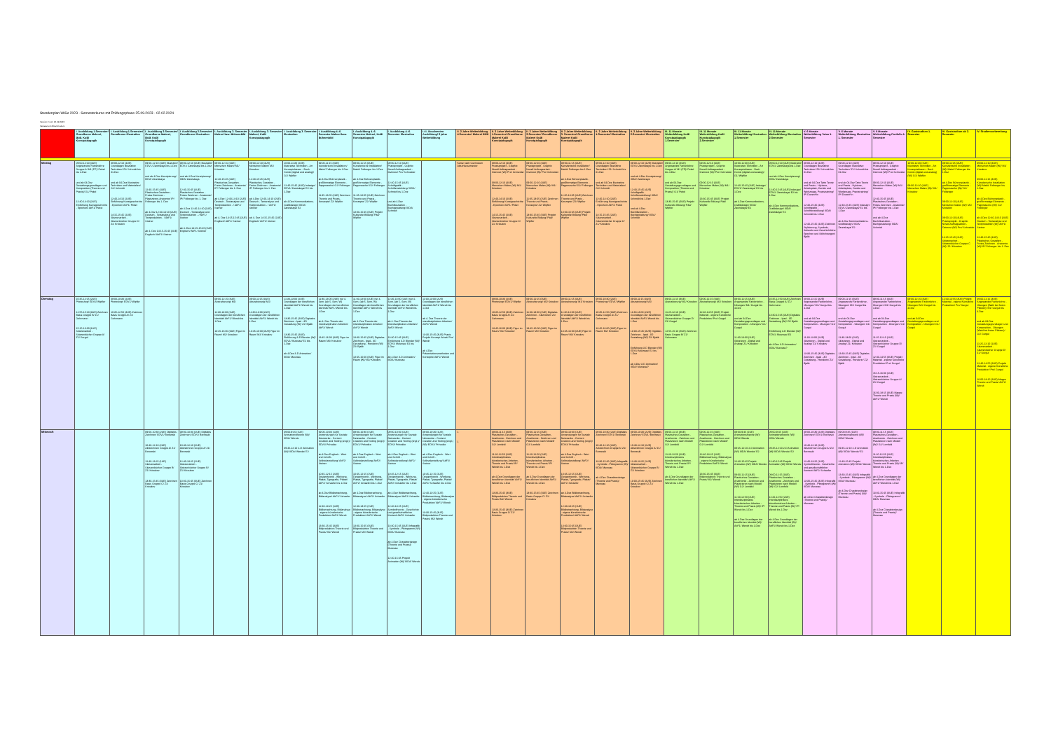Stundenplan WiSe 2023 - Semesterkurse mit Prüfungsphase 25.09.2023 - 02.02.2024
Version 2 vom 16.09.2023
Verfasst von Rita Krioukov
| | I. Ausbildung 1.Semester/ Grundkurse Malerei, BüB, KuBi Kunstpädagogik | I. Ausbildung 1.Semester/ Grundkurse Illustration | I. Ausbildung 2.Semester/ Grundkurse Malerei, BüB, KuBi Kunstpädagogik | I. Ausbildung 2.Semester/ Grundkurse Illustration | I. Ausbildung 3. Semester Malerei bzw. Bühnenbild | I. Ausbildung 3. Semester Malerei, KuBi Kunstpädagogik | I. Ausbildung 3. Semester Illustration | I. Ausbildung 4.-6. Semester Malerei bzw. Bühnenbild | I. Ausbildung 4.-6. Semester Malerei, KuBi Kunstpädagogik | I. Ausbildung 4.-6. Semester Illustration | I.-II. Absolventen Ausbildung/ 2 jahre Weiterbildung | II. 2 Jahre Weiterbildung 4.Semester/ Malerei BÜB | II. 2 Jahre Weiterbildung 1.Semester/ Grundkurse Malerei KuBi Kunstpädagogik | II. 2 Jahre Weiterbildung 2.Semester/ Grundkurse Malerei KuBi Kunstpädagogik | II. 2 Jahre Weiterbildung 3. Semester/ Grundkurse Malerei KuBi Kunstpädagogik | II. 2 Jahre Weiterbildung 1.Semester/ Illustration | II. 2 Jahre Weiterbildung 2.Semester/ Illustration | III. 11 Monate Weiterbildung KuBi Kunstpädagogik 1.Semester | III. 11 Monate Weiterbildung KuBi Kunstpädagogik 2.Semester | III. 11 Monate Weiterbildung Illustration 1.Semester | III. 11 Monate Weiterbildung Illustration 2.Semester | V. 6 Monate Weiterbildung Tatoo 1. Semester | V. 6 Monate Weiterbildung Illustration 1. Semester | V. 6 Monate Weiterbildung Portfolio 1. Semester | IV. Gaststudium 1. Semester | IV. Gaststudium ab 2. Semester | IV. Studienvorbereitung |
| --- | --- | --- | --- | --- | --- | --- | --- | --- | --- | --- | --- | --- | --- | --- | --- | --- | --- | --- | --- | --- | --- | --- | --- | --- | --- | --- | --- |
| Montag | 09:00-12:10 (4UE) Angewandte Farbenlehre Gruppe A/ M1 (FP)/ Pekel bis 4.Dez und ab 04.Dez Gestaltungsgrundlagen und Komposition (Theorie und Praxis)/ G1/ Pekel 12:40-14:10 (2UE) Einführung Kunstgeschichte - Epochen/ AbF1/ Pekel | 09:00-12:10 (4UE) Grundlagen Illustrative Techniken/ Z1/ Schmidt bis 01.Dez und ab 04.Dez Illustrative Techniken und Materialien/ G1/ Schmidt 12:40-14:10 (2UE) Einführung Kunstgeschichte - Epochen/ AbF1/ Pekel 14:15-15:45 (2UE) Skizzenarbeit - Skizzenbücher Gruppe C/ Z1/ Krioukov | 09:00-12:10 (4UE) Illustrator/ EDV1/ Zaretskaya bis 1.Dez und ab 4.Dez Konzipierung/ IIIDA/ Zaretskaya 12:40-15:45 (4UE) Plastisches Gestalten - Freies Zeichnen - Plastizieren-Anatomie/ IP/ Folberger bis 1. Dez ab 4.Dez 12:40-14:10 (2UE) Deutsch - Textanalyse und Textproduktion - / AbF1/ Steiner ab 4. Dez 14:15-15:45 (2UE) Englisch/ AbF1/ Steiner | 09:00-12:10 (4UE) Illustrator/ EDV1/ Zaretskaya bis 1.Dez und ab 4.Dez Konzipierung/ IIIDA/ Zaretskaya 12:40-15:45 (4UE) Plastisches Gestalten - Freies Zeichnen - Anatomie/ IP/ Folberger bis 1. Dez ab 4.Dez 12:40-14:10 (2UE) Deutsch - Textanalyse und Textproduktion - / AbF1/ Steiner ab 4. Dez 14:15-15:45 (2UE) Englisch/ AbF1/ Steiner | 09:00-12:10 (4UE) Menschen Malen/ M1/ Krioukov 12:40-15:45 (4UE) Plastisches Gestalten - Freies Zeichnen - Anatomie/ IP/ Folberger bis 1. Dez ab 4.Dez 12:40-14:10 (2UE) Deutsch - Textanalyse und Textproduktion - / AbF1/ Steiner ab 4. Dez 14:15-15:45 (2UE) Englisch/ AbF1/ Steiner | 09:00-12:10 (4UE) Menschen Malen/ M1/ Krioukov 12:40-15:45 (4UE) Plastisches Gestalten - Freies Zeichnen - Anatomie/ IP/ Folberger bis 1. Dez ab 4.Dez 12:40-14:10 (2UE) Deutsch - Textanalyse und Textproduktion - / AbF1/ Steiner ab 4. Dez 14:15-15:45 (2UE) Englisch/ AbF1/ Steiner | 10:00-11:30 (2UE) Illustrative Techniken - Art Konzeptskizzen - Buch Comic (digital und analog)/ G1/ Wipfler 12:40-15:45 (4UE) Indesign/ EDV1/ Zaretskaya/ E2 bis 1.Dez ab 4.Dez Kommunikations-Grafikdesign/ IIIDA/ Zaretskaya/ E2 | 09:00-11:15 (3UE) Künstlerische Installation/ Mabü/ Folberger bis 1.Dez ab 4.Dez Bühnenplastik - großformatige Elemente - Pappmasche/ G2/ Folberger 11:35-13:05 (2UE) Zeichnen Theorie und Praxis - Konzepte/ Z2/ Wipfler | 09:00-11:15 (3UE) Künstlerische Installation/ Mabü/ Folberger bis 1.Dez ab 4.Dez Bühnenplastik - großformatige Elemente - Pappmasche/ G2/ Folberger 11:35-13:05 (2UE) Zeichnen Theorie und Praxis - Konzepte/ Z2/ Wipfler 13:30-15:45 (3UE) Projekt Kulturelle Bildung/ Päd/ Wipfler | 09:00-12:10 (4UE) Praxisprojekt - Graphic Novell Auftragsarbeit - Ostmost/ Pro/ Schneider 12:40-15:45 (4UE) Schriftgrafik - Schriftenwicklung/ IIIDA/ Schmidt bis 1.Dez und ab 4.Dez Buchillustration - Buchgestaltung/ IIIDA/ Schmidt | | Kurse nach Curriculum Abschlussemester | 09:00-12:10 (4UE) Praxisprojekt - Graphic Novell Auftragsarbeit - Ostmost (W)/ Pro/ Schneider 09:00-12:10 (4UE) Menschen Malen (W)/ M1/ Krioukov 12:40-14:10 (2UE) Einführung Kunstgeschichte - Epochen/ AbF1/ Pekel 14:15-15:45 (2UE) Skizzenarbeit - Skizzenbücher Gruppe C/ Z1/ Krioukov | 09:00-12:10 (4UE) Praxisprojekt - Graphic Novell Auftragsarbeit - Ostmost (W)/ Pro/ Schneider 09:00-12:10 (4UE) Menschen Malen (W)/ M1/ Krioukov 11:35-13:05 (2UE) Zeichnen Theorie und Praxis - Konzepte/ Z2/ Wipfler 13:30-15:45 (3UE) Projekt Kulturelle Bildung/ Päd/ Wipfler | 09:00-11:15 (3UE) Künstlerische Installation/ Mabü/ Folberger bis 1.Dez ab 4.Dez Bühnenplastik - großformatige Elemente - Pappmasche/ G2/ Folberger 11:35-13:05 (2UE) Zeichnen Theorie und Praxis - Konzepte/ Z2/ Wipfler 13:30-15:45 (3UE) Projekt Kulturelle Bildung/ Päd/ Wipfler | 09:00-12:10 (4UE) Grundlagen Illustrative Techniken/ Z1/ Schmidt bis 01.Dez und ab 04.Dez Illustrative Techniken und Materialien/ G1/ Schmidt 12:40-14:10 (2UE) Einführung Kunstgeschichte - Epochen/ AbF1/ Pekel 14:15-15:45 (2UE) Skizzenarbeit - Skizzenbücher Gruppe C/ Z1/ Krioukov | 09:00-12:10 (4UE) Illustrator/ EDV1/ Zaretskaya bis 1.Dez und ab 4.Dez Konzipierung/ IIIDA/ Zaretskaya 12:40-15:45 (4UE) Schriftgrafik - Schriftenwicklung/ IIIDA/ Schmidt bis 1.Dez und ab 4.Dez Buchillustration - Buchgestaltung/ IIIDA/ Schmidt | 09:00-12:10 (4UE) Angewandte Farbenlehre Gruppe A/ M1 (FP)/ Pekel bis 4.Dez und ab 04.Dez Gestaltungsgrundlagen und Komposition (Theorie und Praxis)/ G1/ Pekel 13:30-15:45 (3UE) Projekt Kulturelle Bildung/ Päd/ Wipfler | 09:00-12:10 (4UE) Praxisprojekt - Graphic Novell Auftragsarbeit - Ostmost (W)/ Pro/ Schneider 09:00-12:10 (4UE) Menschen Malen (W)/ M1/ Krioukov 13:30-15:45 (3UE) Projekt Kulturelle Bildung/ Päd/ Wipfler | 10:00-11:30 (2UE) Illustrative Techniken - Art Konzeptskizzen - Buch Comic (digital und analog)/ G1/ Wipfler 12:40-15:45 (4UE) Indesign/ EDV1/ Zaretskaya/ E2 bis 1.Dez ab 4.Dez Kommunikations-Grafikdesign/ IIIDA/ Zaretskaya/ E2 | 09:00-12:10 (4UE) Illustrator/ EDV1/ Zaretskaya bis 1.Dez und ab 4.Dez Konzipierung/ IIIDA/ Zaretskaya 12:40-15:45 (4UE) Indesign/ EDV1/ Zaretskaya/ E2 bis 1.Dez ab 4.Dez Kommunikations-Grafikdesign/ IIIDA/ Zaretskaya/ E2 | 09:00-12:10 (4UE) Grundlagen Illustrative Techniken/ Z1/ Schmidt bis 01.Dez und ab 04.Dez Tatto Teorie und Praxis - Hyhiene, Arbeitsplatz, Geräte und Werkzeuge, Praxistraining/ IP/ Dozent*in 12:40-15:45 (4UE) Schriftgrafik - Schriftenwicklung/ IIIDA/ Schmidt bis 1.Dez 12:40-15:45 (4UE) Zeichnen Stylisierung, Symbole, Kulturele und Geschichtliche Epochen und Stilrichtungen/ Bjalik | 09:00-12:10 (4UE) Grundlagen Illustrative Techniken/ Z1/ Schmidt bis 01.Dez und ab 04.Dez Tatto Teorie und Praxis - Hyhiene, Arbeitsplatz, Geräte und Werkzeuge, Praxistraining/ IP/ Dozent*in 12:40-15:45 (4UE) Indesign/ EDV1/ Zaretskaya/ E2 bis 1.Dez ab 4.Dez Kommunikations-Grafikdesign/ IIIDA/ Zaretskaya/ E2 | 09:00-12:10 (4UE) Praxisprojekt - Graphic Novell Auftragsarbeit - Ostmost (W)/ Pro/ Schneider 09:00-12:10 (4UE) Menschen Malen (W)/ M1/ Krioukov 12:40-15:45 (4UE) Plastisches Gestalten - Freies Zeichnen - Anatomie/ IP/ Folberger bis 1.Dez und ab 4.Dez Buchillustration - Buchgestaltung/ IIIDA/ Schmidt | 10:00-11:30 (2UE) Illustrative Techniken - Art Konzeptskizzen - Buch Comic (digital und analog) (W)/ G1/ Wipfler 09:00-12:10 (4UE) Menschen Malen (W)/ M1/ Krioukov | 09:00-11:15 (3UE) Künstlerische Installation (W)/ Mabü/ Folberger bis 1.Dez ab 4.Dez Bühnenplastik - großformatige Elemente - Pappmasche (W)/ G2/ Folberger 09:00-12:10 (4UE) Menschen Malen (W)/ M1/ Krioukov 09:00-12:10 (4UE) Praxisprojekt - Graphic Novell Auftragsarbeit - Ostmost (W)/ Pro/ Schneider 14:15-15:45 (2UE) Skizzenarbeit - Skizzenbücher Gruppe C (W)/ Z1/ Krioukov | 09:00-12:10 (4UE) Menschen Malen (W)/ M1/ Krioukov 09:00-11:15 (3UE) Künstlerische Installation (W)/ Mabü/ Folberger bis 1.Dez ab 4.Dez Bühnenplastik - großformatige Elemente - Pappmasche (W)/ G2/ Folberger ab 4.Dez 12:40-14:10 (2UE) Deutsch - Textanalyse und Textproduktion (W)/ AbF1/ Steiner 12:40-15:45 (4UE) Plastisches Gestalten - Freies Zeichnen - Anatomie (W)/ IP/ Folberger bis 1. Dez |
| Dienstag | 10:45-12:15 (2UE) Photoshop/ EDV1/ Wipfler 12:55-15:10 (3UE) Zeichnen Basis Gruppe B/ Z1/ Gehrmann 15:15-16:00 (1UE) Skizzenarbeit - Skizzenbücher Gruppe A/ Z1/ Gurgul | 09:00-10:30 (2UE) Photoshop/ EDV1/ Wipfler 10:35-12:50 (3UE) Zeichnen Basis Gruppe A/ Z1/ Gehrmann | | | 09:00-11:15 (3UE) Abstrahierung/ M1/ 11:30-13:00 (2UE) Grundlagen der beruflichen Identität/ AbF1/ Wendt bis 1.Dez 13:45-16:00 (3UE) Figur im Raum/ M2/ Krioukov | 09:00-11:15 (3UE) Abstrahierung/ M1/ 11:30-13:00 (2UE) Grundlagen der beruflichen Identität/ AbF1/ Wendt bis 1.Dez 13:45-16:00 (3UE) Figur im Raum/ M2/ Krioukov | 11:30-13:00 (2UE) Grundlagen der beruflichen Identität/ AbF1/ Wendt bis 1.Dez 13:30-15:45 (3UE) Digitales Zeichnen - Ipad - 3D Gestaltung (W)/ Z2/ Bjalik 13:30-15:45 (3UE) Einführung 3-D Blender (W)/ EDV1/ Murzeau/ E2 bis 1.Dez ab 4.Dez 3-D Animation/ IIIDA/ Murzeau | 11:30-13:00 (2UE) nur 4. Sem. (ab 5. Sem. W) Grundlagen der beruflichen Identität/ AbF1/ Wendt bis 1.Dez ab 4. Dez Theorie der interdisziplinären Arbeiten/ AbF2/ Wendt 13:45-16:00 (3UE) Figur im Raum/ M2/ Krioukov | 11:30-13:00 (2UE) nur 4. Sem. (ab 5. Sem. W) Grundlagen der beruflichen Identität/ AbF1/ Wendt bis 1.Dez ab 4. Dez Theorie der interdisziplinären Arbeiten/ AbF2/ Wendt 13:30-15:45 (3UE) Digitales Zeichnen - Ipad - 3D Gestaltung - Renderin (W)/ Z2/ Bjalik 13:45-16:00 (3UE) Figur im Raum (W)/ M2/ Krioukov | 11:30-13:00 (2UE) nur 4. Sem. (ab 5. Sem. W) Grundlagen der beruflichen Identität/ AbF1/ Wendt bis 1.Dez ab 4. Dez Theorie der interdisziplinären Arbeiten/ AbF2/ Wendt 13:30-15:45 (3UE) Einführung 3-D Blender (W)/ EDV1/ Murzeau/ E2 bis 1.Dez ab 4.Dez 3-D Animation/ IIIDA/ Murzeau | 11:30-13:00 (2UE) Grundlagen der beruflichen Identität/ AbF1/ Wendt bis 1.Dez ab 4. Dez Theorie der interdisziplinären Arbeiten/ AbF2/ Wendt 13:30-15:45 (3UE) Praxis Projekt Konzept Arbeit/ Pro/ Wendt ab 4.Dez Präsentationsmethoden und Konzepte/ AbF2/ Wendt | | 09:00-10:30 (2UE) Photoshop/ EDV1/ Wipfler 10:35-12:50 (3UE) Zeichnen Basis Gruppe A/ Z1/ Gehrmann 13:45-16:00 (3UE) Figur im Raum/ M2/ Krioukov | 09:00-11:15 (3UE) Abstrahierung/ M1/ Krioukov 11:30-13:00 (2UE) Digitales Zeichnen - Skizzieren/ Z1/ Krioukov 13:45-16:00 (3UE) Figur im Raum/ M2/ Krioukov | 09:00-11:15 (3UE) Abstrahierung/ M1/ Krioukov 11:30-13:00 (2UE) Grundlagen der beruflichen Identität/ AbF1/ Wendt bis 1.Dez 13:45-16:00 (3UE) Figur im Raum/ M2/ Krioukov | 09:00-10:30 (2UE) Photoshop/ EDV1/ Wipfler 10:35-12:50 (3UE) Zeichnen Basis Gruppe A/ Z1/ Gehrmann 13:45-16:00 (3UE) Figur im Raum/ M2/ Krioukov | 09:00-11:15 (3UE) Abstrahierung/ M1/ 11:30-13:00 (2UE) Grundlagen der beruflichen Identität/ AbF1/ Wendt bis 1.Dez 13:30-15:45 (3UE) Digitales Zeichnen - Ipad - 3D Gestaltung (W)/ Z2/ Bjalik Einführung 3-D Blender (W)/ EDV1/ Murzeau/ E2 bis 1.Dez ab 4.Dez 3-D Animation/ IIIDA/ Murzeau? | 09:00-11:15 (3UE) Abstrahierung/ M1/ Krioukov 11:25-12:10 (1UE) Skizzenarbeit - Skizzenbücher Gruppe D/ Z1/ Gurgul 12:55-15:10 (3UE) Zeichnen Basis Gruppe B/ Z1/ Gehrmann | 09:00-11:15 (3UE) Abstrahierung/ M1/ Krioukov 12:40-14:55 (3UE) Projekt Material - eigene Künstliche Produktion/ Pro/ Gurgul | 09:00-11:15 (3UE) Angewandte Farbenlehre - Übungen/ M1/ Gurgul bis 4.Dez und ab 04.Dez Gestaltungsgrundlagen und Komposition - Übungen/ G1/ Gurgul 11:30-13:00 (2UE) Skizzieren - Digital und Analog/ Z1/ Krioukov | 10:35-12:50 (3UE) Zeichnen Basis Gruppe A/ Z1/ Gehrmann 13:30-15:45 (3UE) Digitales Zeichnen - Ipad - 3D Gestaltung (W)/ Z2/ Bjalik Einführung 3-D Blender (W)/ EDV1/ Murzeau/ E2 ab 4.Dez 3-D Animation/ IIIDA/ Murzeau? | 09:00-11:15 (3UE) Angewandte Farbenlehre - Übungen/ M1/ Gurgul bis 4.Dez und ab 04.Dez Gestaltungsgrundlagen und Komposition - Übungen/ G1/ Gurgul 11:30-13:00 (2UE) Skizzieren - Digital und Analog/ Z1/ Krioukov 13:30-15:45 (3UE) Digitales Zeichnen - Ipad - 3D Gestaltung - Renderin/ Z2/ Bjalik | 09:00-11:15 (3UE) Angewandte Farbenlehre - Übungen/ M1/ Gurgul bis 4.Dez und ab 04.Dez Gestaltungsgrundlagen und Komposition - Übungen/ G1/ Gurgul 11:30-13:00 (2UE) Skizzieren - Digital und Analog/ Z1/ Krioukov 13:30-15:45 (3UE) Digitales Zeichnen - Ipad - 3D Gestaltung - Renderin/ Z2/ Bjalik | 09:00-11:15 (3UE) Angewandte Farbenlehre - Übungen/ M1/ Gurgul bis 4.Dez und ab 04.Dez Gestaltungsgrundlagen und Komposition - Übungen/ G1/ Gurgul 11:25-12:10 (1UE) Skizzenarbeit - Skizzenbücher Gruppe D/ Z1/ Gurgul 12:40-14:55 (3UE) Projekt Material - eigene Künstliche Produktion/ Pro/ Gurgul 15:15-16:00 (1UE) Skizzenarbeit - Skizzenbücher Gruppe A/ Z1/ Gurgul 16:00-18:15 (3UE) Mappe Theorie und Praxis (W)/ AbF2/ Wendt | 09:00-11:15 (3UE) Angewandte Farbenlehre - Übungen/ M1/ Gurgul bis 4.Dez und ab 04.Dez Gestaltungsgrundlagen und Komposition - Übungen/ G1/ Gurgul | 12:40-14:55 (3UE) Projekt Material - eigene Künstliche Produktion/ Pro/ Gurgul | 09:00-11:15 (3UE) Angewandte Farbenlehre - Übungen (Wahl bei freien Plätzen)/ M1/ Gurgul bis 4.Dez und ab 04.Dez Gestaltungsgrundlagen und Komposition - Übungen (Wahl bei freien Plätzen)/ G1/ Gurgul 11:25-12:10 (1UE) Skizzenarbeit - Skizzenbücher Gruppe D/ Z1/ Gurgul 12:40-14:55 (3UE) Projekt Material - eigene Künstliche Produktion/ Pro/ Gurgul 16:00-18:15 (3UE) Mappe Theorie und Praxis/ AbF2/ Wendt |
| Mittwoch | | | 09:00-10:30 (2UE) Digitales Zeichnen/ EDV1/ Borowski 10:40-12:10 (2UE) Aktzeichnen Gruppe A/ Z1/ Borowski 12:40-13:25 (1UE) Skizzenarbeit - Skizzenbücher Gruppe B/ Z1/ Krioukov 13:30-15:45 (3UE) Zeichnen Basis Gruppe C/ Z1/ Krioukov | 09:00-10:30 (2UE) Digitales Zeichnen/ EDV1/ Borowski 10:40-12:10 (2UE) Aktzeichnen Gruppe A/ Z1/ Borowski 12:40-13:25 (1UE) Skizzenarbeit - Skizzenbücher Gruppe B/ Z1/ Krioukov 13:30-15:45 (3UE) Zeichnen Basis Gruppe C/ Z1/ Krioukov | | | 09:00-9:45 (1UE) Animationstheorie (W)/ IIIDA/ Wende 09:45-12:10 2-D Animation (W)/ IIIDA/ Wende/ E2 | 09:00-10:30 (1UE) Anwendungen für Soziale Netzwerke - Content Creation and Tooling (engl.)/ EDV2/ Prihodko ab 4.Dez Englisch - Wort und Schrift - Selbstdarstellung/ AbF2/ Steiner 10:45-12:15 (2UE) Designtheorie - Werbung, Plakat, Typografie, Plakat/ AbF2/ Schaefer bis 1.Dez ab 4.Dez Bildbetrachtung, Bildanalyse/ AbF2/ Schaefer 12:40-13:25 (1UE) Bildbetrachtung, Bildanalyse - eigene künstlerische Produktion/ AbF2/ Wendt 13:30-15:45 (3UE) Bildproduktion Theorie und Praxis/ M2/ Wendt | 09:00-10:30 (1UE) Anwendungen für Soziale Netzwerke - Content Creation and Tooling (engl.)/ EDV2/ Prihodko ab 4.Dez Englisch - Wort und Schrift - Selbstdarstellung/ AbF2/ Steiner 10:45-12:15 (2UE) Designtheorie - Werbung, Plakat, Typografie, Plakat/ AbF2/ Schaefer bis 1.Dez ab 4.Dez Bildbetrachtung, Bildanalyse/ AbF2/ Schaefer 12:40-13:25 (1UE) Bildbetrachtung, Bildanalyse - eigene künstlerische Produktion/ AbF2/ Wendt 13:30-15:45 (3UE) Bildproduktion Theorie und Praxis/ M2/ Wendt | 09:00-10:30 (1UE) Anwendungen für Soziale Netzwerke - Content Creation and Tooling (engl.)/ EDV2/ Prihodko ab 4.Dez Englisch - Wort und Schrift - Selbstdarstellung/ AbF2/ Steiner 10:45-12:15 (2UE) Designtheorie - Werbung, Plakat, Typografie, Plakat/ AbF2/ Schaefer bis 1.Dez ab 4.Dez Bildbetrachtung, Bildanalyse/ AbF2/ Schaefer 12:40-13:25 (1UE) Symboltheorie - Geschichte und gesellschaftlicher Kontext/ AbF2/ Schaefer 13:30-15:45 (3UE) Infografik - Symbole - Piktogramm (W)/ IIIDA/ Murzeau ab 4.Dez Charakterdesign (Theorie und Praxis)/ Murzeau 12:40-15:45 Projekt Animation (W)/ IIIDA/ Wende | 09:00-10:30 (1UE) Anwendungen für Soziale Netzwerke - Content Creation and Tooling (engl.) (W)/ EDV2/ Prihodko ab 4.Dez Englisch - Wort und Schrift - Selbstdarstellung/ AbF2/ Steiner 10:45-12:15 (2UE) Designtheorie - Werbung, Plakat, Typografie, Plakat/ AbF2/ Schaefer bis 1.Dez 12:40-13:25 (1UE) Bildbetrachtung, Bildanalyse - eigene künstlerische Produktion/ AbF2/ Wendt 13:30-15:45 (3UE) Bildproduktion Theorie und Praxis/ M2/ Wendt | 1 1 | 09:00-11:15 (3UE) Plastisches Gestalten - Anathomie - Zeichnen und Plastizieren nach Modell/ G2/ Lomfeld 11:20-12:50 (2UE) Interdisziplinäres künstlerisches Arbeiten - Theorie und Praxis/ IP/ Wendt bis 1.Dez ab 4.Dez Grundlagen der beruflichen Identität/ AbF1/ Wendt bis 1.Dez 13:30-15:45 (3UE) Bildproduktion Theorie und Praxis/ M2/ Wendt 13:30-15:45 (3UE) Zeichnen Basis Gruppe C/ Z1/ Krioukov | 09:00-11:15 (3UE) Plastisches Gestalten - Anathomie - Zeichnen und Plastizieren nach Modell/ G2/ Lomfeld 11:20-12:50 (2UE) Interdisziplinäres künstlerisches Arbeiten - Theorie und Praxis/ IP/ Wendt bis 1.Dez ab 4.Dez Grundlagen der beruflichen Identität/ AbF1/ Wendt bis 1.Dez 13:30-15:45 (3UE) Zeichnen Basis Gruppe C/ Z1/ Krioukov | 09:00-10:30 (1UE) Anwendungen für Soziale Netzwerke - Content Creation and Tooling (engl.)/ EDV2/ Prihodko ab 4.Dez Englisch - Wort und Schrift - Selbstdarstellung/ AbF2/ Steiner 10:45-12:15 (2UE) Designtheorie - Werbung, Plakat, Typografie, Plakat/ AbF2/ Schaefer ab 4.Dez Bildbetrachtung, Bildanalyse/ AbF2/ Schaefer 12:40-13:25 (1UE) Bildbetrachtung, Bildanalyse - eigene künstlerische Produktion/ AbF2/ Wendt 13:30-15:45 (3UE) Bildproduktion Theorie und Praxis/ M2/ Wendt | 09:00-10:30 (2UE) Digitales Zeichnen/ EDV1/ Borowski 10:40-12:10 (2UE) Aktzeichnen Gruppe A/ Z1/ Borowski 13:30-15:45 (3UE) Infografik - Symbole - Piktogramm (W)/ IIIDA/ Murzeau ab 4.Dez Charakterdesign (Theorie und Praxis)/ Murzeau | 09:00-10:30 (2UE) Digitales Zeichnen/ EDV1/ Borowski 10:40-12:10 (2UE) Aktzeichnen Gruppe A/ Z1/ Borowski 12:40-13:25 (1UE) Skizzenarbeit - Skizzenbücher Gruppe B/ Z1/ Krioukov 13:30-15:45 (3UE) Zeichnen Basis Gruppe C/ Z1/ Krioukov | 09:00-11:15 (3UE) Plastisches Gestalten - Anathomie - Zeichnen und Plastizieren nach Modell/ G2/ Lomfeld 11:20-12:50 (2UE) Interdisziplinäres künstlerisches Arbeiten - Theorie und Praxis/ IP/ Wendt bis 1.Dez ab 4.Dez Grundlagen der beruflichen Identität/ AbF1/ Wendt bis 1.Dez | 09:00-11:15 (3UE) Plastisches Gestalten - Anathomie - Zeichnen und Plastizieren nach Modell/ G2/ Lomfeld 12:40-13:25 (1UE) Bildbetrachtung, Bildanalyse - eigene künstlerische Produktion/ AbF2/ Wendt 13:30-15:45 (3UE) Bildproduktion Theorie und Praxis/ M2/ Wendt | 09:00-9:45 (1UE) Animationstheorie (W)/ IIIDA/ Wende 09:45-12:10 2-D Animation (W)/ IIIDA/ Wende/ E2 12:40-15:45 Projekt Animation (W)/ IIIDA/ Wende 09:00-11:15 (3UE) Plastisches Gestalten - Anathomie - Zeichnen und Plastizieren nach Modell (W)/ G2/ Lomfeld 11:20-12:50 (2UE) Interdisziplinäres künstlerisches Arbeiten - Theorie und Praxis (W)/ IP/ Wendt bis 1.Dez ab 4.Dez Grundlagen der beruflichen Identität (W)/ AbF1/ Wendt bis 1.Dez | 09:00-9:45 (1UE) Animationstheorie (W)/ IIIDA/ Wende 09:45-12:10 2-D Animation (W)/ IIIDA/ Wende/ E2 12:40-15:45 Projekt Animation (W)/ IIIDA/ Wende 09:00-11:15 (3UE) Plastisches Gestalten - Anathomie - Zeichnen und Plastizieren nach Modell (W)/ G2/ Lomfeld 11:20-12:50 (2UE) Interdisziplinäres künstlerisches Arbeiten - Theorie und Praxis (W)/ IP/ Wendt bis 1.Dez ab 4.Dez Grundlagen der beruflichen Identität (W)/ AbF1/ Wendt bis 1.Dez | 09:00-10:30 (2UE) Digitales Zeichnen/ EDV1/ Borowski 10:40-12:10 (2UE) Aktzeichnen Gruppe A/ Z1/ Borowski 12:40-13:25 (1UE) Symboltheorie - Geschichte und gesellschaftlicher Kontext/ AbF2/ Schaefer 13:30-15:45 (3UE) Infografik - Symbole - Piktogramm (W)/ IIIDA/ Murzeau ab 4.Dez Charakterdesign (Theorie und Praxis)/ Murzeau | 09:00-9:45 (1UE) Animationstheorie (W)/ IIIDA/ Wende 09:45-12:10 2-D Animation (W)/ IIIDA/ Wende/ E2 12:40-15:45 Projekt Animation (W)/ IIIDA/ Wende 13:30-15:45 (3UE) Infografik - Symbole - Piktogramm (W)/ IIIDA/ Murzeau ab 4.Dez Charakterdesign (Theorie und Praxis) (W)/ Murzeau | 09:00-11:15 (3UE) Plastisches Gestalten - Anathomie - Zeichnen und Plastizieren nach Modell (W)/ G2/ Lomfeld 11:20-12:50 (2UE) Interdisziplinäres künstlerisches Arbeiten - Theorie und Praxis (W)/ IP/ Wendt bis 1.Dez ab 4.Dez Grundlagen der beruflichen Identität (W)/ AbF1/ Wendt bis 1.Dez 13:30-15:45 (3UE) Infografik - Symbole - Piktogramm/ IIIDA/ Murzeau ab 4.Dez Charakterdesign (Theorie und Praxis)/ Murzeau | | | |